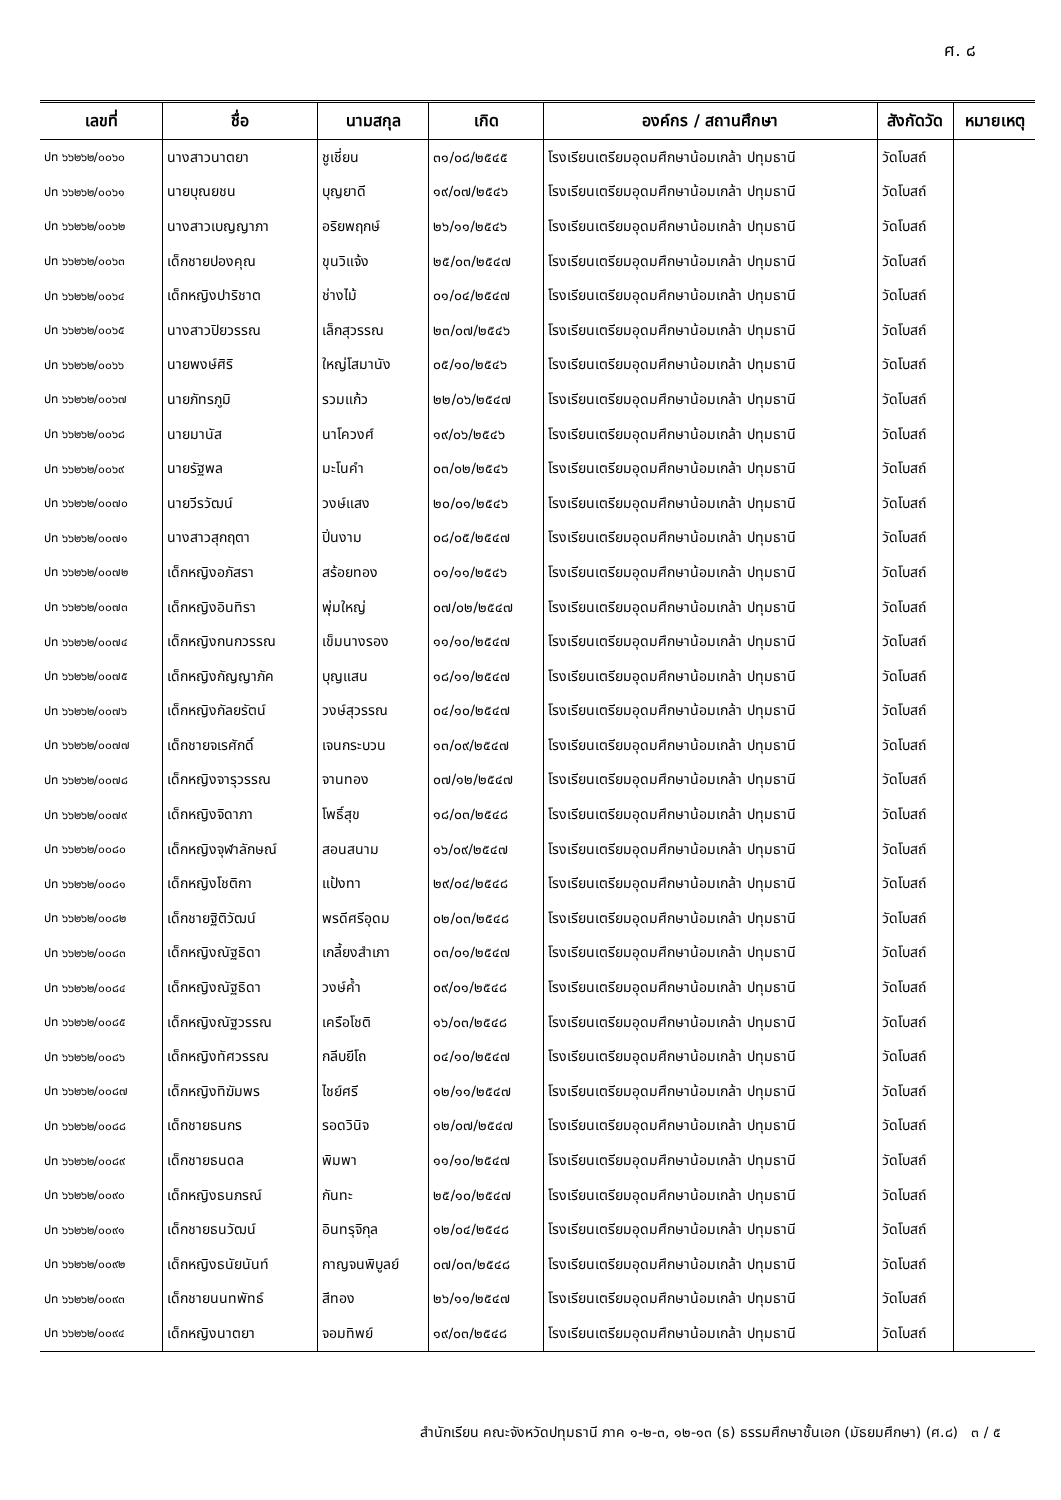ศ. ๘
| เลขที่ | ชื่อ | นามสกุล | เกิด | องค์กร / สถานศึกษา | สังกัดวัด | หมายเหตุ |
| --- | --- | --- | --- | --- | --- | --- |
| ปท ๖๖๒๖๒/๐๐๖๐ | นางสาวนาตยา | ชูเชี่ยน | ๓๑/๐๘/๒๕๔๕ | โรงเรียนเตรียมอุดมศึกษาน้อมเกล้า ปทุมธานี | วัดโบสถ์ | |
| ปท ๖๖๒๖๒/๐๐๖๑ | นายบุณยชน | บุญยาดี | ๑๙/๐๗/๒๕๔๖ | โรงเรียนเตรียมอุดมศึกษาน้อมเกล้า ปทุมธานี | วัดโบสถ์ | |
| ปท ๖๖๒๖๒/๐๐๖๒ | นางสาวเบญญาภา | อริยพฤกษ์ | ๒๖/๑๑/๒๕๔๖ | โรงเรียนเตรียมอุดมศึกษาน้อมเกล้า ปทุมธานี | วัดโบสถ์ | |
| ปท ๖๖๒๖๒/๐๐๖๓ | เด็กชายปองคุณ | ขุนวิแจ้ง | ๒๕/๐๓/๒๕๔๗ | โรงเรียนเตรียมอุดมศึกษาน้อมเกล้า ปทุมธานี | วัดโบสถ์ | |
| ปท ๖๖๒๖๒/๐๐๖๔ | เด็กหญิงปาริชาต | ช่างไม้ | ๐๑/๐๔/๒๕๔๗ | โรงเรียนเตรียมอุดมศึกษาน้อมเกล้า ปทุมธานี | วัดโบสถ์ | |
| ปท ๖๖๒๖๒/๐๐๖๕ | นางสาวปิยวรรณ | เล็กสุวรรณ | ๒๓/๐๗/๒๕๔๖ | โรงเรียนเตรียมอุดมศึกษาน้อมเกล้า ปทุมธานี | วัดโบสถ์ | |
| ปท ๖๖๒๖๒/๐๐๖๖ | นายพงษ์ศิริ | ใหญ่โสมานัง | ๐๕/๑๐/๒๕๔๖ | โรงเรียนเตรียมอุดมศึกษาน้อมเกล้า ปทุมธานี | วัดโบสถ์ | |
| ปท ๖๖๒๖๒/๐๐๖๗ | นายภัทรภูมิ | รวมแก้ว | ๒๒/๐๖/๒๕๔๗ | โรงเรียนเตรียมอุดมศึกษาน้อมเกล้า ปทุมธานี | วัดโบสถ์ | |
| ปท ๖๖๒๖๒/๐๐๖๘ | นายมานัส | นาโควงศ์ | ๑๙/๐๖/๒๕๔๖ | โรงเรียนเตรียมอุดมศึกษาน้อมเกล้า ปทุมธานี | วัดโบสถ์ | |
| ปท ๖๖๒๖๒/๐๐๖๙ | นายรัฐพล | มะโนคำ | ๐๓/๐๒/๒๕๔๖ | โรงเรียนเตรียมอุดมศึกษาน้อมเกล้า ปทุมธานี | วัดโบสถ์ | |
| ปท ๖๖๒๖๒/๐๐๗๐ | นายวีรวัฒน์ | วงษ์แสง | ๒๐/๐๑/๒๕๔๖ | โรงเรียนเตรียมอุดมศึกษาน้อมเกล้า ปทุมธานี | วัดโบสถ์ | |
| ปท ๖๖๒๖๒/๐๐๗๑ | นางสาวสุกฤตา | ปิ่นงาม | ๐๘/๐๕/๒๕๔๗ | โรงเรียนเตรียมอุดมศึกษาน้อมเกล้า ปทุมธานี | วัดโบสถ์ | |
| ปท ๖๖๒๖๒/๐๐๗๒ | เด็กหญิงอภัสรา | สร้อยทอง | ๐๑/๑๑/๒๕๔๖ | โรงเรียนเตรียมอุดมศึกษาน้อมเกล้า ปทุมธานี | วัดโบสถ์ | |
| ปท ๖๖๒๖๒/๐๐๗๓ | เด็กหญิงอินทิรา | พุ่มใหญ่ | ๐๗/๐๒/๒๕๔๗ | โรงเรียนเตรียมอุดมศึกษาน้อมเกล้า ปทุมธานี | วัดโบสถ์ | |
| ปท ๖๖๒๖๒/๐๐๗๔ | เด็กหญิงกนกวรรณ | เข็มนางรอง | ๑๑/๑๐/๒๕๔๗ | โรงเรียนเตรียมอุดมศึกษาน้อมเกล้า ปทุมธานี | วัดโบสถ์ | |
| ปท ๖๖๒๖๒/๐๐๗๕ | เด็กหญิงกัญญาภัค | บุญแสน | ๑๘/๑๑/๒๕๔๗ | โรงเรียนเตรียมอุดมศึกษาน้อมเกล้า ปทุมธานี | วัดโบสถ์ | |
| ปท ๖๖๒๖๒/๐๐๗๖ | เด็กหญิงกัลยรัตน์ | วงษ์สุวรรณ | ๐๔/๑๐/๒๕๔๗ | โรงเรียนเตรียมอุดมศึกษาน้อมเกล้า ปทุมธานี | วัดโบสถ์ | |
| ปท ๖๖๒๖๒/๐๐๗๗ | เด็กชายจเรศักดิ์ | เจนกระบวน | ๑๓/๐๙/๒๕๔๗ | โรงเรียนเตรียมอุดมศึกษาน้อมเกล้า ปทุมธานี | วัดโบสถ์ | |
| ปท ๖๖๒๖๒/๐๐๗๘ | เด็กหญิงจารุวรรณ | จานทอง | ๐๗/๑๒/๒๕๔๗ | โรงเรียนเตรียมอุดมศึกษาน้อมเกล้า ปทุมธานี | วัดโบสถ์ | |
| ปท ๖๖๒๖๒/๐๐๗๙ | เด็กหญิงจิดาภา | โพธิ์สุข | ๑๘/๐๓/๒๕๔๘ | โรงเรียนเตรียมอุดมศึกษาน้อมเกล้า ปทุมธานี | วัดโบสถ์ | |
| ปท ๖๖๒๖๒/๐๐๘๐ | เด็กหญิงจุฬาลักษณ์ | สอนสนาม | ๑๖/๐๙/๒๕๔๗ | โรงเรียนเตรียมอุดมศึกษาน้อมเกล้า ปทุมธานี | วัดโบสถ์ | |
| ปท ๖๖๒๖๒/๐๐๘๑ | เด็กหญิงโชติกา | แป้งทา | ๒๙/๐๔/๒๕๔๘ | โรงเรียนเตรียมอุดมศึกษาน้อมเกล้า ปทุมธานี | วัดโบสถ์ | |
| ปท ๖๖๒๖๒/๐๐๘๒ | เด็กชายฐิติวัฒน์ | พรดีศรีอุดม | ๐๒/๐๓/๒๕๔๘ | โรงเรียนเตรียมอุดมศึกษาน้อมเกล้า ปทุมธานี | วัดโบสถ์ | |
| ปท ๖๖๒๖๒/๐๐๘๓ | เด็กหญิงณัฐธิดา | เกลี้ยงสำเภา | ๐๓/๐๑/๒๕๔๗ | โรงเรียนเตรียมอุดมศึกษาน้อมเกล้า ปทุมธานี | วัดโบสถ์ | |
| ปท ๖๖๒๖๒/๐๐๘๔ | เด็กหญิงณัฐธิดา | วงษ์ค้ำ | ๐๙/๐๑/๒๕๔๘ | โรงเรียนเตรียมอุดมศึกษาน้อมเกล้า ปทุมธานี | วัดโบสถ์ | |
| ปท ๖๖๒๖๒/๐๐๘๕ | เด็กหญิงณัฐวรรณ | เครือโชติ | ๑๖/๐๓/๒๕๔๘ | โรงเรียนเตรียมอุดมศึกษาน้อมเกล้า ปทุมธานี | วัดโบสถ์ | |
| ปท ๖๖๒๖๒/๐๐๘๖ | เด็กหญิงทัศวรรณ | กลีบยีโถ | ๐๔/๑๐/๒๕๔๗ | โรงเรียนเตรียมอุดมศึกษาน้อมเกล้า ปทุมธานี | วัดโบสถ์ | |
| ปท ๖๖๒๖๒/๐๐๘๗ | เด็กหญิงทิฆัมพร | ไชย์ศรี | ๑๒/๑๑/๒๕๔๗ | โรงเรียนเตรียมอุดมศึกษาน้อมเกล้า ปทุมธานี | วัดโบสถ์ | |
| ปท ๖๖๒๖๒/๐๐๘๘ | เด็กชายธนกร | รอดวินิจ | ๑๒/๐๗/๒๕๔๗ | โรงเรียนเตรียมอุดมศึกษาน้อมเกล้า ปทุมธานี | วัดโบสถ์ | |
| ปท ๖๖๒๖๒/๐๐๘๙ | เด็กชายธนดล | พิมพา | ๑๑/๑๐/๒๕๔๗ | โรงเรียนเตรียมอุดมศึกษาน้อมเกล้า ปทุมธานี | วัดโบสถ์ | |
| ปท ๖๖๒๖๒/๐๐๙๐ | เด็กหญิงธนภรณ์ | กันทะ | ๒๕/๑๐/๒๕๔๗ | โรงเรียนเตรียมอุดมศึกษาน้อมเกล้า ปทุมธานี | วัดโบสถ์ | |
| ปท ๖๖๒๖๒/๐๐๙๑ | เด็กชายธนวัฒน์ | อินทรุจิกุล | ๑๒/๐๔/๒๕๔๘ | โรงเรียนเตรียมอุดมศึกษาน้อมเกล้า ปทุมธานี | วัดโบสถ์ | |
| ปท ๖๖๒๖๒/๐๐๙๒ | เด็กหญิงธนัยนันท์ | กาญจนพิบูลย์ | ๐๗/๐๓/๒๕๔๘ | โรงเรียนเตรียมอุดมศึกษาน้อมเกล้า ปทุมธานี | วัดโบสถ์ | |
| ปท ๖๖๒๖๒/๐๐๙๓ | เด็กชายนนทพัทธ์ | สีทอง | ๒๖/๑๑/๒๕๔๗ | โรงเรียนเตรียมอุดมศึกษาน้อมเกล้า ปทุมธานี | วัดโบสถ์ | |
| ปท ๖๖๒๖๒/๐๐๙๔ | เด็กหญิงนาตยา | จอมทิพย์ | ๑๙/๐๓/๒๕๔๘ | โรงเรียนเตรียมอุดมศึกษาน้อมเกล้า ปทุมธานี | วัดโบสถ์ | |
สำนักเรียน คณะจังหวัดปทุมธานี ภาค ๑-๒-๓, ๑๒-๑๓ (ธ) ธรรมศึกษาชั้นเอก (มัธยมศึกษา) (ศ.๘) ๓ / ๕